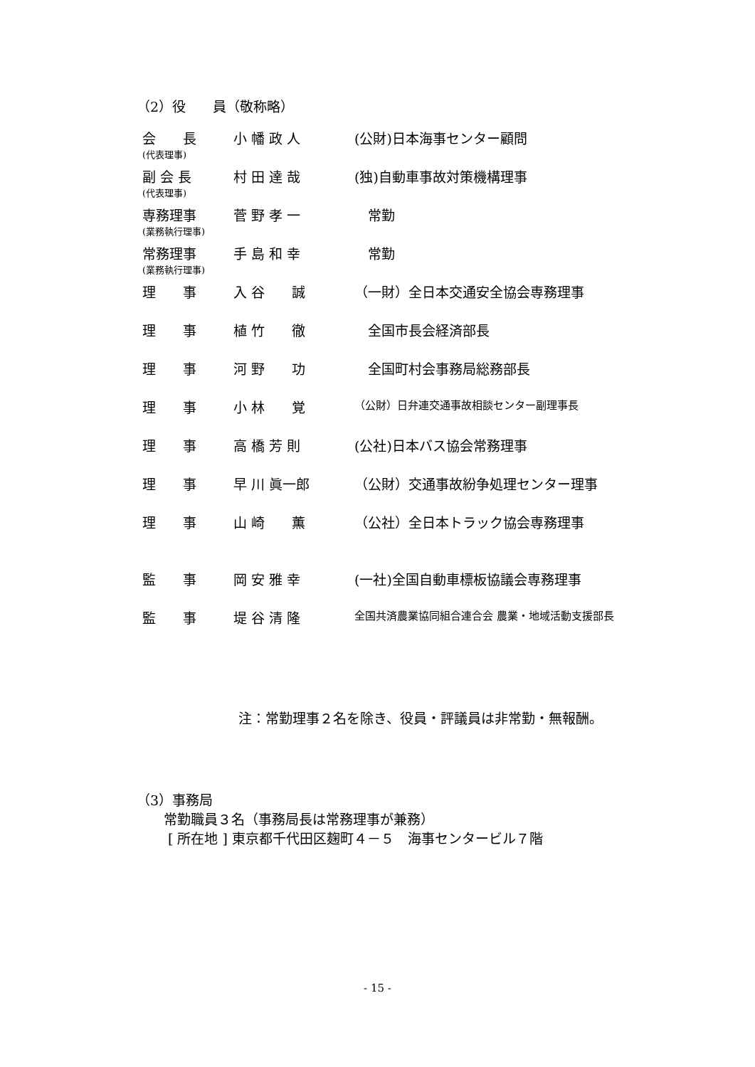（2）役　　員（敬称略）
| 会 長 (代表理事) | 小 幡 政 人 | (公財)日本海事センター顧問 |
| 副 会 長 (代表理事) | 村 田 達 哉 | (独)自動車事故対策機構理事 |
| 専務理事 (業務執行理事) | 菅 野 孝 一 | 常勤 |
| 常務理事 (業務執行理事) | 手 島 和 幸 | 常勤 |
| 理 事 | 入 谷 誠 | （一財）全日本交通安全協会専務理事 |
| 理 事 | 植 竹 徹 | 全国市長会経済部長 |
| 理 事 | 河 野 功 | 全国町村会事務局総務部長 |
| 理 事 | 小 林 覚 | （公財）日弁連交通事故相談センター副理事長 |
| 理 事 | 高 橋 芳 則 | (公社)日本バス協会常務理事 |
| 理 事 | 早 川 眞一郎 | （公財）交通事故紛争処理センター理事 |
| 理 事 | 山 崎 薫 | （公社）全日本トラック協会専務理事 |
| 監 事 | 岡 安 雅 幸 | (一社)全国自動車標板協議会専務理事 |
| 監 事 | 堤 谷 清 隆 | 全国共済農業協同組合連合会 農業・地域活動支援部長 |
注：常勤理事２名を除き、役員・評議員は非常勤・無報酬。
（3）事務局
　　常勤職員３名（事務局長は常務理事が兼務）
　　 [ 所在地 ] 東京都千代田区麹町４－５　海事センタービル７階
- 15 -